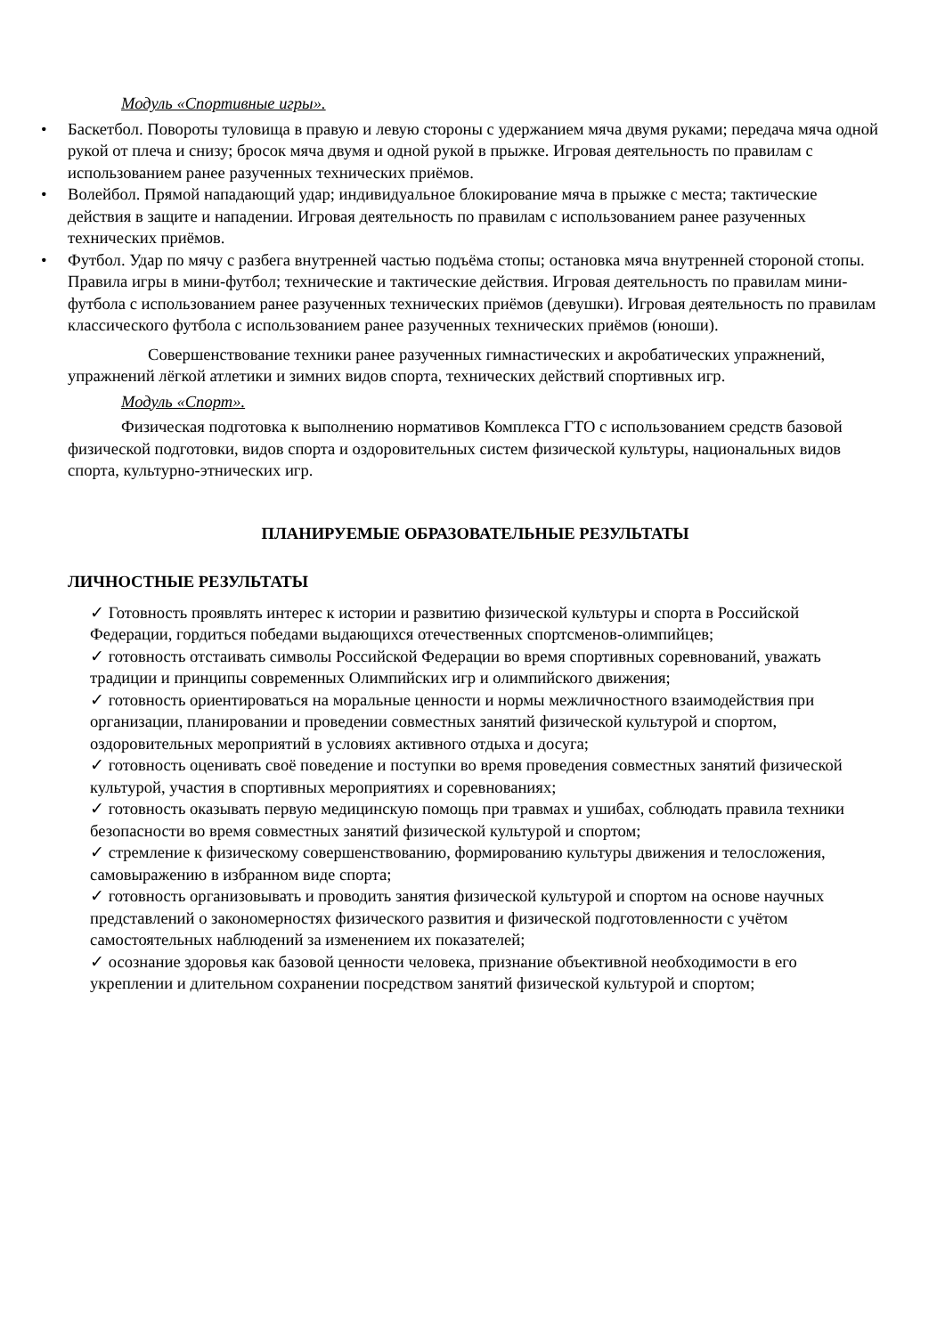Модуль «Спортивные игры».
• Баскетбол. Повороты туловища в правую и левую стороны с удержанием мяча двумя руками; передача мяча одной рукой от плеча и снизу; бросок мяча двумя и одной рукой в прыжке. Игровая деятельность по правилам с использованием ранее разученных технических приёмов.
• Волейбол. Прямой нападающий удар; индивидуальное блокирование мяча в прыжке с места; тактические действия в защите и нападении. Игровая деятельность по правилам с использованием ранее разученных технических приёмов.
• Футбол. Удар по мячу с разбега внутренней частью подъёма стопы; остановка мяча внутренней стороной стопы. Правила игры в мини-футбол; технические и тактические действия. Игровая деятельность по правилам мини-футбола с использованием ранее разученных технических приёмов (девушки). Игровая деятельность по правилам классического футбола с использованием ранее разученных технических приёмов (юноши).
Совершенствование техники ранее разученных гимнастических и акробатических упражнений, упражнений лёгкой атлетики и зимних видов спорта, технических действий спортивных игр.
Модуль «Спорт».
Физическая подготовка к выполнению нормативов Комплекса ГТО с использованием средств базовой физической подготовки, видов спорта и оздоровительных систем физической культуры, национальных видов спорта, культурно-этнических игр.
ПЛАНИРУЕМЫЕ ОБРАЗОВАТЕЛЬНЫЕ РЕЗУЛЬТАТЫ
ЛИЧНОСТНЫЕ РЕЗУЛЬТАТЫ
✓ Готовность проявлять интерес к истории и развитию физической культуры и спорта в Российской Федерации, гордиться победами выдающихся отечественных спортсменов-олимпийцев;
✓ готовность отстаивать символы Российской Федерации во время спортивных соревнований, уважать традиции и принципы современных Олимпийских игр и олимпийского движения;
✓ готовность ориентироваться на моральные ценности и нормы межличностного взаимодействия при организации, планировании и проведении совместных занятий физической культурой и спортом, оздоровительных мероприятий в условиях активного отдыха и досуга;
✓ готовность оценивать своё поведение и поступки во время проведения совместных занятий физической культурой, участия в спортивных мероприятиях и соревнованиях;
✓ готовность оказывать первую медицинскую помощь при травмах и ушибах, соблюдать правила техники безопасности во время совместных занятий физической культурой и спортом;
✓ стремление к физическому совершенствованию, формированию культуры движения и телосложения, самовыражению в избранном виде спорта;
✓ готовность организовывать и проводить занятия физической культурой и спортом на основе научных представлений о закономерностях физического развития и физической подготовленности с учётом самостоятельных наблюдений за изменением их показателей;
✓ осознание здоровья как базовой ценности человека, признание объективной необходимости в его укреплении и длительном сохранении посредством занятий физической культурой и спортом;